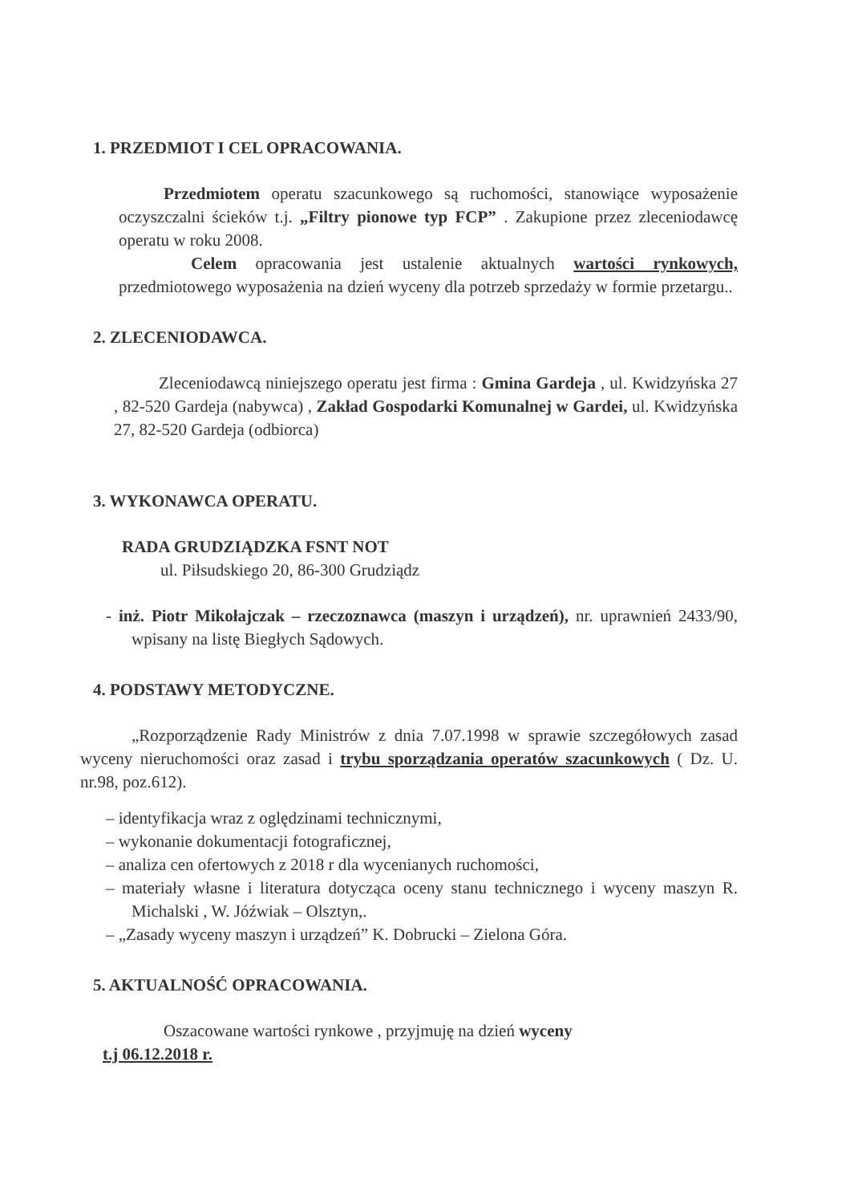1. PRZEDMIOT I CEL OPRACOWANIA.
Przedmiotem operatu szacunkowego są ruchomości, stanowiące wyposażenie oczyszczalni ścieków t.j. „Filtry pionowe typ FCP” . Zakupione przez zleceniodawcę operatu w roku 2008.
Celem opracowania jest ustalenie aktualnych wartości rynkowych, przedmiotowego wyposażenia na dzień wyceny dla potrzeb sprzedaży w formie przetargu..
2. ZLECENIODAWCA.
Zleceniodawcą niniejszego operatu jest firma : Gmina Gardeja , ul. Kwidzyńska 27 , 82-520 Gardeja (nabywca) , Zakład Gospodarki Komunalnej w Gardei, ul. Kwidzyńska 27, 82-520 Gardeja (odbiorca)
3. WYKONAWCA OPERATU.
RADA GRUDZIĄDZKA FSNT NOT
ul. Piłsudskiego 20, 86-300 Grudziądz
- inż. Piotr Mikołajczak – rzeczoznawca (maszyn i urządzeń), nr. uprawnień 2433/90, wpisany na listę Biegłych Sądowych.
4. PODSTAWY METODYCZNE.
„Rozporządzenie Rady Ministrów z dnia 7.07.1998 w sprawie szczegółowych zasad wyceny nieruchomości oraz zasad i trybu sporządzania operatów szacunkowych ( Dz. U. nr.98, poz.612).
– identyfikacja wraz z oględzinami technicznymi,
– wykonanie dokumentacji fotograficznej,
– analiza cen ofertowych z 2018 r dla wycenianych ruchomości,
– materiały własne i literatura dotycząca oceny stanu technicznego i wyceny maszyn R. Michalski , W. Jóźwiak – Olsztyn,.
– „Zasady wyceny maszyn i urządzeń” K. Dobrucki – Zielona Góra.
5. AKTUALNOŚĆ OPRACOWANIA.
Oszacowane wartości rynkowe , przyjmuję na dzień wyceny
t.j 06.12.2018 r.